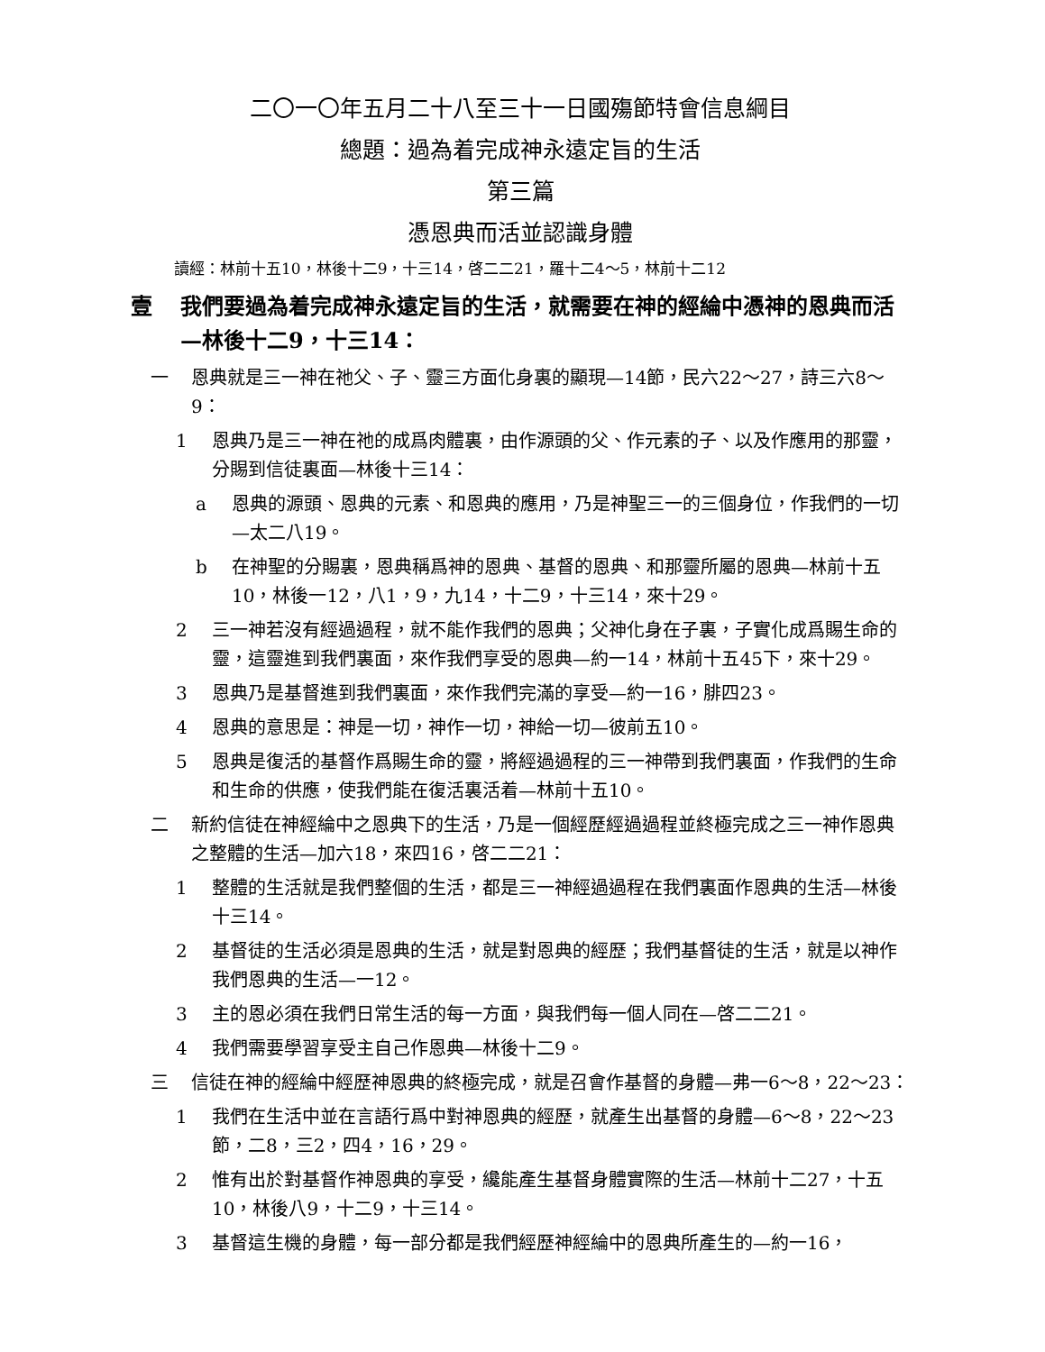二〇一〇年五月二十八至三十一日國殤節特會信息綱目
總題：過為着完成神永遠定旨的生活
第三篇
憑恩典而活並認識身體
讀經：林前十五10，林後十二9，十三14，啓二二21，羅十二4～5，林前十二12
壹 我們要過為着完成神永遠定旨的生活，就需要在神的經綸中憑神的恩典而活—林後十二9，十三14：
一 恩典就是三一神在祂父、子、靈三方面化身裏的顯現—14節，民六22～27，詩三六8～9：
1 恩典乃是三一神在祂的成爲肉體裏，由作源頭的父、作元素的子、以及作應用的那靈，分賜到信徒裏面—林後十三14：
a 恩典的源頭、恩典的元素、和恩典的應用，乃是神聖三一的三個身位，作我們的一切—太二八19。
b 在神聖的分賜裏，恩典稱爲神的恩典、基督的恩典、和那靈所屬的恩典—林前十五10，林後一12，八1，9，九14，十二9，十三14，來十29。
2 三一神若沒有經過過程，就不能作我們的恩典；父神化身在子裏，子實化成爲賜生命的靈，這靈進到我們裏面，來作我們享受的恩典—約一14，林前十五45下，來十29。
3 恩典乃是基督進到我們裏面，來作我們完滿的享受—約一16，腓四23。
4 恩典的意思是：神是一切，神作一切，神給一切—彼前五10。
5 恩典是復活的基督作爲賜生命的靈，將經過過程的三一神帶到我們裏面，作我們的生命和生命的供應，使我們能在復活裏活着—林前十五10。
二 新約信徒在神經綸中之恩典下的生活，乃是一個經歷經過過程並終極完成之三一神作恩典之整體的生活—加六18，來四16，啓二二21：
1 整體的生活就是我們整個的生活，都是三一神經過過程在我們裏面作恩典的生活—林後十三14。
2 基督徒的生活必須是恩典的生活，就是對恩典的經歷；我們基督徒的生活，就是以神作我們恩典的生活—一12。
3 主的恩必須在我們日常生活的每一方面，與我們每一個人同在—啓二二21。
4 我們需要學習享受主自己作恩典—林後十二9。
三 信徒在神的經綸中經歷神恩典的終極完成，就是召會作基督的身體—弗一6～8，22～23：
1 我們在生活中並在言語行爲中對神恩典的經歷，就產生出基督的身體—6～8，22～23節，二8，三2，四4，16，29。
2 惟有出於對基督作神恩典的享受，纔能產生基督身體實際的生活—林前十二27，十五10，林後八9，十二9，十三14。
3 基督這生機的身體，每一部分都是我們經歷神經綸中的恩典所產生的—約一16，